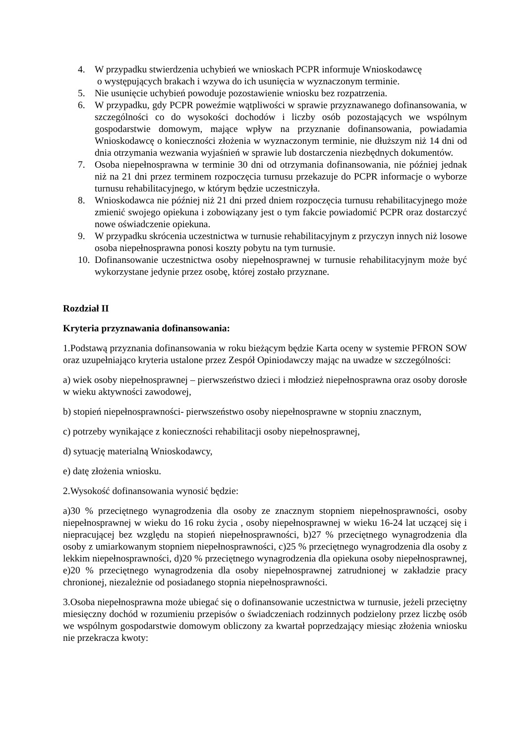4. W przypadku stwierdzenia uchybień we wnioskach PCPR informuje Wnioskodawcę
o występujących brakach i wzywa do ich usunięcia w wyznaczonym terminie.
5. Nie usunięcie uchybień powoduje pozostawienie wniosku bez rozpatrzenia.
6. W przypadku, gdy PCPR poweźmie wątpliwości w sprawie przyznawanego dofinansowania, w szczególności co do wysokości dochodów i liczby osób pozostających we wspólnym gospodarstwie domowym, mające wpływ na przyznanie dofinansowania, powiadamia Wnioskodawcę o konieczności złożenia w wyznaczonym terminie, nie dłuższym niż 14 dni od dnia otrzymania wezwania wyjaśnień w sprawie lub dostarczenia niezbędnych dokumentów.
7. Osoba niepełnosprawna w terminie 30 dni od otrzymania dofinansowania, nie później jednak niż na 21 dni przez terminem rozpoczęcia turnusu przekazuje do PCPR informacje o wyborze turnusu rehabilitacyjnego, w którym będzie uczestniczyła.
8. Wnioskodawca nie później niż 21 dni przed dniem rozpoczęcia turnusu rehabilitacyjnego może zmienić swojego opiekuna i zobowiązany jest o tym fakcie powiadomić PCPR oraz dostarczyć nowe oświadczenie opiekuna.
9. W przypadku skrócenia uczestnictwa w turnusie rehabilitacyjnym z przyczyn innych niż losowe osoba niepełnosprawna ponosi koszty pobytu na tym turnusie.
10. Dofinansowanie uczestnictwa osoby niepełnosprawnej w turnusie rehabilitacyjnym może być wykorzystane jedynie przez osobę, której zostało przyznane.
Rozdział II
Kryteria przyznawania dofinansowania:
1.Podstawą przyznania dofinansowania w roku bieżącym będzie Karta oceny w systemie PFRON SOW oraz uzupełniająco kryteria ustalone przez Zespół Opiniodawczy mając na uwadze w szczególności:
a) wiek osoby niepełnosprawnej – pierwszeństwo dzieci i młodzież niepełnosprawna oraz osoby dorosłe w wieku aktywności zawodowej,
b) stopień niepełnosprawności- pierwszeństwo osoby niepełnosprawne w stopniu znacznym,
c) potrzeby wynikające z konieczności rehabilitacji osoby niepełnosprawnej,
d) sytuację materialną Wnioskodawcy,
e) datę złożenia wniosku.
2.Wysokość dofinansowania wynosić będzie:
a)30 % przeciętnego wynagrodzenia dla osoby ze znacznym stopniem niepełnosprawności, osoby niepełnosprawnej w wieku do 16 roku życia , osoby niepełnosprawnej w wieku 16-24 lat uczącej się i niepracującej bez względu na stopień niepełnosprawności, b)27 % przeciętnego wynagrodzenia dla osoby z umiarkowanym stopniem niepełnosprawności, c)25 % przeciętnego wynagrodzenia dla osoby z lekkim niepełnosprawności, d)20 % przeciętnego wynagrodzenia dla opiekuna osoby niepełnosprawnej, e)20 % przeciętnego wynagrodzenia dla osoby niepełnosprawnej zatrudnionej w zakładzie pracy chronionej, niezależnie od posiadanego stopnia niepełnosprawności.
3.Osoba niepełnosprawna może ubiegać się o dofinansowanie uczestnictwa w turnusie, jeżeli przeciętny miesięczny dochód w rozumieniu przepisów o świadczeniach rodzinnych podzielony przez liczbę osób we wspólnym gospodarstwie domowym obliczony za kwartał poprzedzający miesiąc złożenia wniosku nie przekracza kwoty: